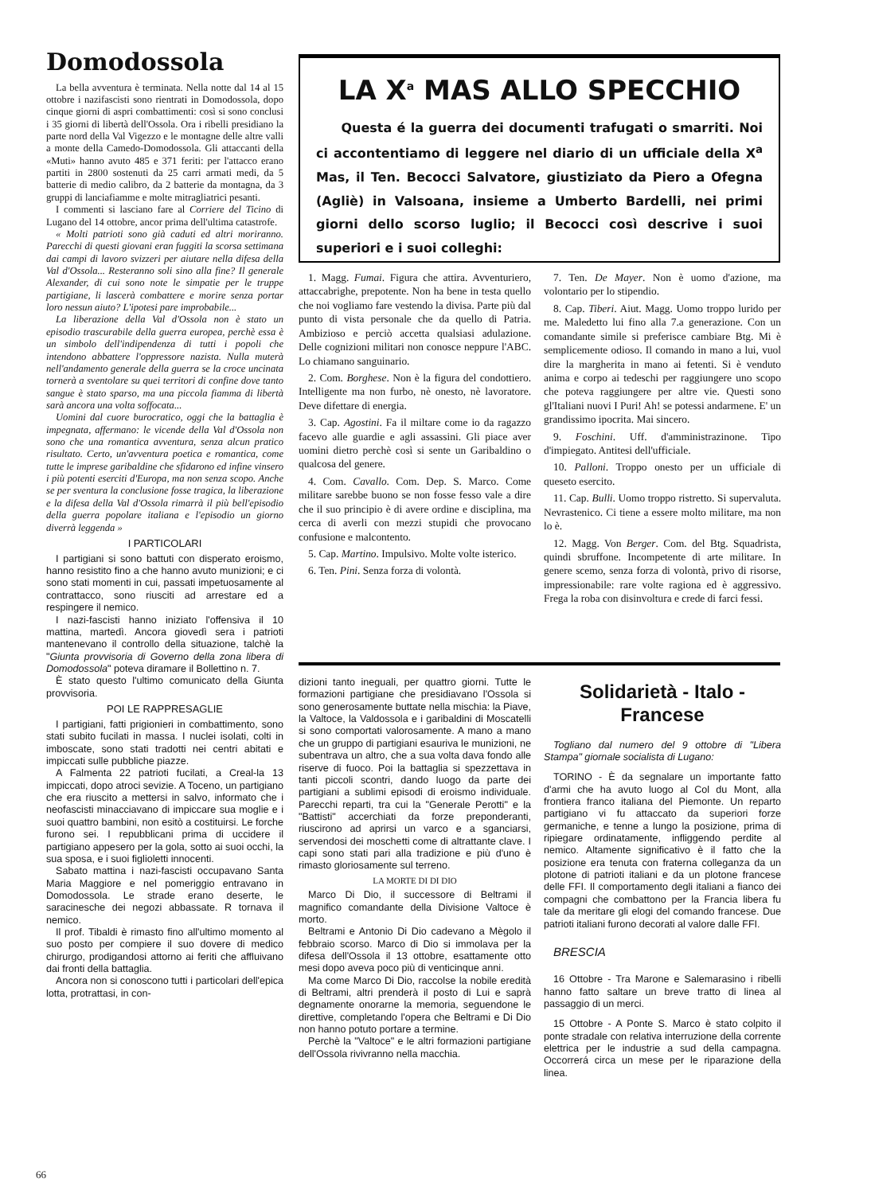Domodossola
La bella avventura è terminata. Nella notte dal 14 al 15 ottobre i nazifascisti sono rientrati in Domodossola, dopo cinque giorni di aspri combattimenti: così si sono conclusi i 35 giorni di libertà dell'Ossola. Ora i ribelli presidiano la parte nord della Val Vigezzo e le montagne delle altre valli a monte della Camedo-Domodossola. Gli attaccanti della «Muti» hanno avuto 485 e 371 feriti: per l'attacco erano partiti in 2800 sostenuti da 25 carri armati medi, da 5 batterie di medio calibro, da 2 batterie da montagna, da 3 gruppi di lanciafiamme e molte mitragliatrici pesanti.
I commenti si lasciano fare al Corriere del Ticino di Lugano del 14 ottobre, ancor prima dell'ultima catastrofe.
« Molti patrioti sono già caduti ed altri moriranno. Parecchi di questi giovani eran fuggiti la scorsa settimana dai campi di lavoro svizzeri per aiutare nella difesa della Val d'Ossola... Resteranno soli sino alla fine? Il generale Alexander, di cui sono note le simpatie per le truppe partigiane, li lascerà combattere e morire senza portar loro nessun aiuto? L'ipotesi pare improbabile...
La liberazione della Val d'Ossola non è stato un episodio trascurabile della guerra europea, perchè essa è un simbolo dell'indipendenza di tutti i popoli che intendono abbattere l'oppressore nazista. Nulla muterà nell'andamento generale della guerra se la croce uncinata tornerà a sventolare su quei territori di confine dove tanto sangue è stato sparso, ma una piccola fiamma di libertà sarà ancora una volta soffocata...
Uomini dal cuore burocratico, oggi che la battaglia è impegnata, affermano: le vicende della Val d'Ossola non sono che una romantica avventura, senza alcun pratico risultato. Certo, un'avventura poetica e romantica, come tutte le imprese garibaldine che sfidarono ed infine vinsero i più potenti eserciti d'Europa, ma non senza scopo. Anche se per sventura la conclusione fosse tragica, la liberazione e la difesa della Val d'Ossola rimarrà il più bell'episodio della guerra popolare italiana e l'episodio un giorno diverrà leggenda »
I PARTICOLARI
I partigiani si sono battuti con disperato eroismo, hanno resistito fino a che hanno avuto munizioni; e ci sono stati momenti in cui, passati impetuosamente al contrattacco, sono riusciti ad arrestare ed a respingere il nemico.
I nazi-fascisti hanno iniziato l'offensiva il 10 mattina, martedì. Ancora giovedì sera i patrioti mantenevano il controllo della situazione, talchè la "Giunta provvisoria di Governo della zona libera di Domodossola" poteva diramare il Bollettino n. 7.
È stato questo l'ultimo comunicato della Giunta provvisoria.
POI LE RAPPRESAGLIE
I partigiani, fatti prigionieri in combattimento, sono stati subito fucilati in massa. I nuclei isolati, colti in imboscate, sono stati tradotti nei centri abitati e impiccati sulle pubbliche piazze.
A Falmenta 22 patrioti fucilati, a Creal-la 13 impiccati, dopo atroci sevizie. A Toceno, un partigiano che era riuscito a mettersi in salvo, informato che i neofascisti minacciavano di impiccare sua moglie e i suoi quattro bambini, non esitò a costituirsi. Le forche furono sei. I repubblicani prima di uccidere il partigiano appesero per la gola, sotto ai suoi occhi, la sua sposa, e i suoi figlioletti innocenti.
Sabato mattina i nazi-fascisti occupavano Santa Maria Maggiore e nel pomeriggio entravano in Domodossola. Le strade erano deserte, le saracinesche dei negozi abbassate. R tornava il nemico.
Il prof. Tibaldi è rimasto fino all'ultimo momento al suo posto per compiere il suo dovere di medico chirurgo, prodigandosi attorno ai feriti che affluivano dai fronti della battaglia.
Ancora non si conoscono tutti i particolari dell'epica lotta, protrattasi, in con-
LA X<sup>a</sup> MAS ALLO SPECCHIO
Questa é la guerra dei documenti trafugati o smarriti. Noi ci accontentiamo di leggere nel diario di un ufficiale della X<sup>a</sup> Mas, il Ten. Becocci Salvatore, giustiziato da Piero a Ofegna (Agliè) in Valsoana, insieme a Umberto Bardelli, nei primi giorni dello scorso luglio; il Becocci così descrive i suoi superiori e i suoi colleghi:
1. Magg. Fumai. Figura che attira. Avventuriero, attaccabrighe, prepotente. Non ha bene in testa quello che noi vogliamo fare vestendo la divisa. Parte più dal punto di vista personale che da quello di Patria. Ambizioso e perciò accetta qualsiasi adulazione. Delle cognizioni militari non conosce neppure l'ABC. Lo chiamano sanguinario.
2. Com. Borghese. Non è la figura del condottiero. Intelligente ma non furbo, nè onesto, nè lavoratore. Deve difettare di energia.
3. Cap. Agostini. Fa il miltare come io da ragazzo facevo alle guardie e agli assassini. Gli piace aver uomini dietro perchè così si sente un Garibaldino o qualcosa del genere.
4. Com. Cavallo. Com. Dep. S. Marco. Come militare sarebbe buono se non fosse fesso vale a dire che il suo principio è di avere ordine e disciplina, ma cerca di averli con mezzi stupidi che provocano confusione e malcontento.
5. Cap. Martino. Impulsivo. Molte volte isterico.
6. Ten. Pini. Senza forza di volontà.
7. Ten. De Mayer. Non è uomo d'azione, ma volontario per lo stipendio.
8. Cap. Tiberi. Aiut. Magg. Uomo troppo lurido per me. Maledetto lui fino alla 7.a generazione. Con un comandante simile si preferisce cambiare Btg. Mi è semplicemente odioso. Il comando in mano a lui, vuol dire la margherita in mano ai fetenti. Si è venduto anima e corpo ai tedeschi per raggiungere uno scopo che poteva raggiungere per altre vie. Questi sono gl'Italiani nuovi I Puri! Ah! se potessi andarmene. E' un grandissimo ipocrita. Mai sincero.
9. Foschini. Uff. d'amministrazinone. Tipo d'impiegato. Antitesi dell'ufficiale.
10. Palloni. Troppo onesto per un ufficiale di queseto esercito.
11. Cap. Bulli. Uomo troppo ristretto. Si supervaluta. Nevrastenico. Ci tiene a essere molto militare, ma non lo è.
12. Magg. Von Berger. Com. del Btg. Squadrista, quindi sbruffone. Incompetente di arte militare. In genere scemo, senza forza di volontà, privo di risorse, impressionabile: rare volte ragiona ed è aggressivo. Frega la roba con disinvoltura e crede di farci fessi.
dizioni tanto ineguali, per quattro giorni. Tutte le formazioni partigiane che presidiavano l'Ossola si sono generosamente buttate nella mischia: la Piave, la Valtoce, la Valdossola e i garibaldini di Moscatelli si sono comportati valorosamente. A mano a mano che un gruppo di partigiani esauriva le munizioni, ne subentrava un altro, che a sua volta dava fondo alle riserve di fuoco. Poi la battaglia si spezzettava in tanti piccoli scontri, dando luogo da parte dei partigiani a sublimi episodi di eroismo individuale. Parecchi reparti, tra cui la "Generale Perotti" e la "Battisti" accerchiati da forze preponderanti, riuscirono ad aprirsi un varco e a sganciarsi, servendosi dei moschetti come di altrattante clave. I capi sono stati pari alla tradizione e più d'uno è rimasto gloriosamente sul terreno.
LA MORTE DI DI DIO
Marco Di Dio, il successore di Beltrami il magnifico comandante della Divisione Valtoce è morto.
Beltrami e Antonio Di Dio cadevano a Mègolo il febbraio scorso. Marco di Dio si immolava per la difesa dell'Ossola il 13 ottobre, esattamente otto mesi dopo aveva poco più di venticinque anni.
Ma come Marco Di Dio, raccolse la nobile eredità di Beltrami, altri prenderà il posto di Lui e saprà degnamente onorarne la memoria, seguendone le direttive, completando l'opera che Beltrami e Di Dio non hanno potuto portare a termine.
Perchè la "Valtoce" e le altri formazioni partigiane dell'Ossola rivivranno nella macchia.
Solidarietà - Italo - Francese
Togliano dal numero del 9 ottobre di "Libera Stampa" giornale socialista di Lugano:
TORINO - È da segnalare un importante fatto d'armi che ha avuto luogo al Col du Mont, alla frontiera franco italiana del Piemonte. Un reparto partigiano vi fu attaccato da superiori forze germaniche, e tenne a lungo la posizione, prima di ripiegare ordinatamente, infliggendo perdite al nemico. Altamente significativo è il fatto che la posizione era tenuta con fraterna colleganza da un plotone di patrioti italiani e da un plotone francese delle FFI. Il comportamento degli italiani a fianco dei compagni che combattono per la Francia libera fu tale da meritare gli elogi del comando francese. Due patrioti italiani furono decorati al valore dalle FFI.
BRESCIA
16 Ottobre - Tra Marone e Salemarasino i ribelli hanno fatto saltare un breve tratto di linea al passaggio di un merci.
15 Ottobre - A Ponte S. Marco è stato colpito il ponte stradale con relativa interruzione della corrente elettrica per le industrie a sud della campagna. Occorrerá circa un mese per le riparazione della linea.
66